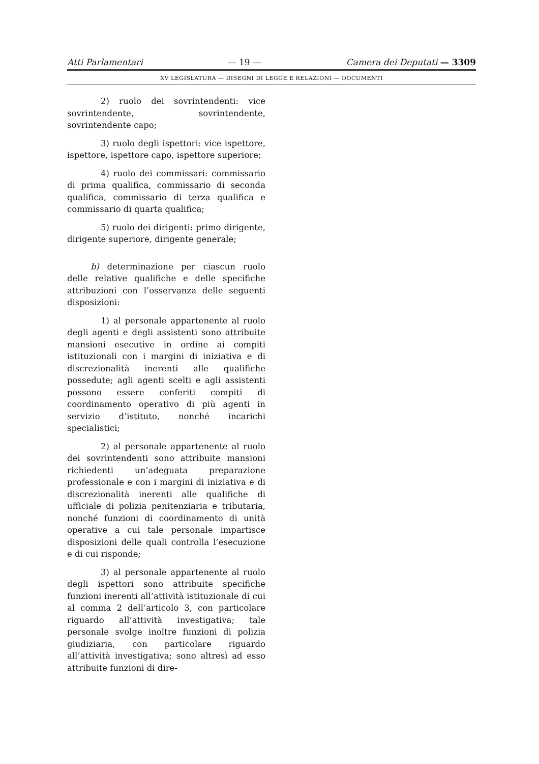Atti Parlamentari — 19 — Camera dei Deputati — 3309
XV LEGISLATURA — DISEGNI DI LEGGE E RELAZIONI — DOCUMENTI
2) ruolo dei sovrintendenti: vice sovrintendente, sovrintendente, sovrintendente capo;
3) ruolo degli ispettori: vice ispettore, ispettore, ispettore capo, ispettore superiore;
4) ruolo dei commissari: commissario di prima qualifica, commissario di seconda qualifica, commissario di terza qualifica e commissario di quarta qualifica;
5) ruolo dei dirigenti: primo dirigente, dirigente superiore, dirigente generale;
b) determinazione per ciascun ruolo delle relative qualifiche e delle specifiche attribuzioni con l’osservanza delle seguenti disposizioni:
1) al personale appartenente al ruolo degli agenti e degli assistenti sono attribuite mansioni esecutive in ordine ai compiti istituzionali con i margini di iniziativa e di discrezionalità inerenti alle qualifiche possedute; agli agenti scelti e agli assistenti possono essere conferiti compiti di coordinamento operativo di più agenti in servizio d’istituto, nonché incarichi specialistici;
2) al personale appartenente al ruolo dei sovrintendenti sono attribuite mansioni richiedenti un’adeguata preparazione professionale e con i margini di iniziativa e di discrezionalità inerenti alle qualifiche di ufficiale di polizia penitenziaria e tributaria, nonché funzioni di coordinamento di unità operative a cui tale personale impartisce disposizioni delle quali controlla l’esecuzione e di cui risponde;
3) al personale appartenente al ruolo degli ispettori sono attribuite specifiche funzioni inerenti all’attività istituzionale di cui al comma 2 dell’articolo 3, con particolare riguardo all’attività investigativa; tale personale svolge inoltre funzioni di polizia giudiziaria, con particolare riguardo all’attività investigativa; sono altresì ad esso attribuite funzioni di dire-